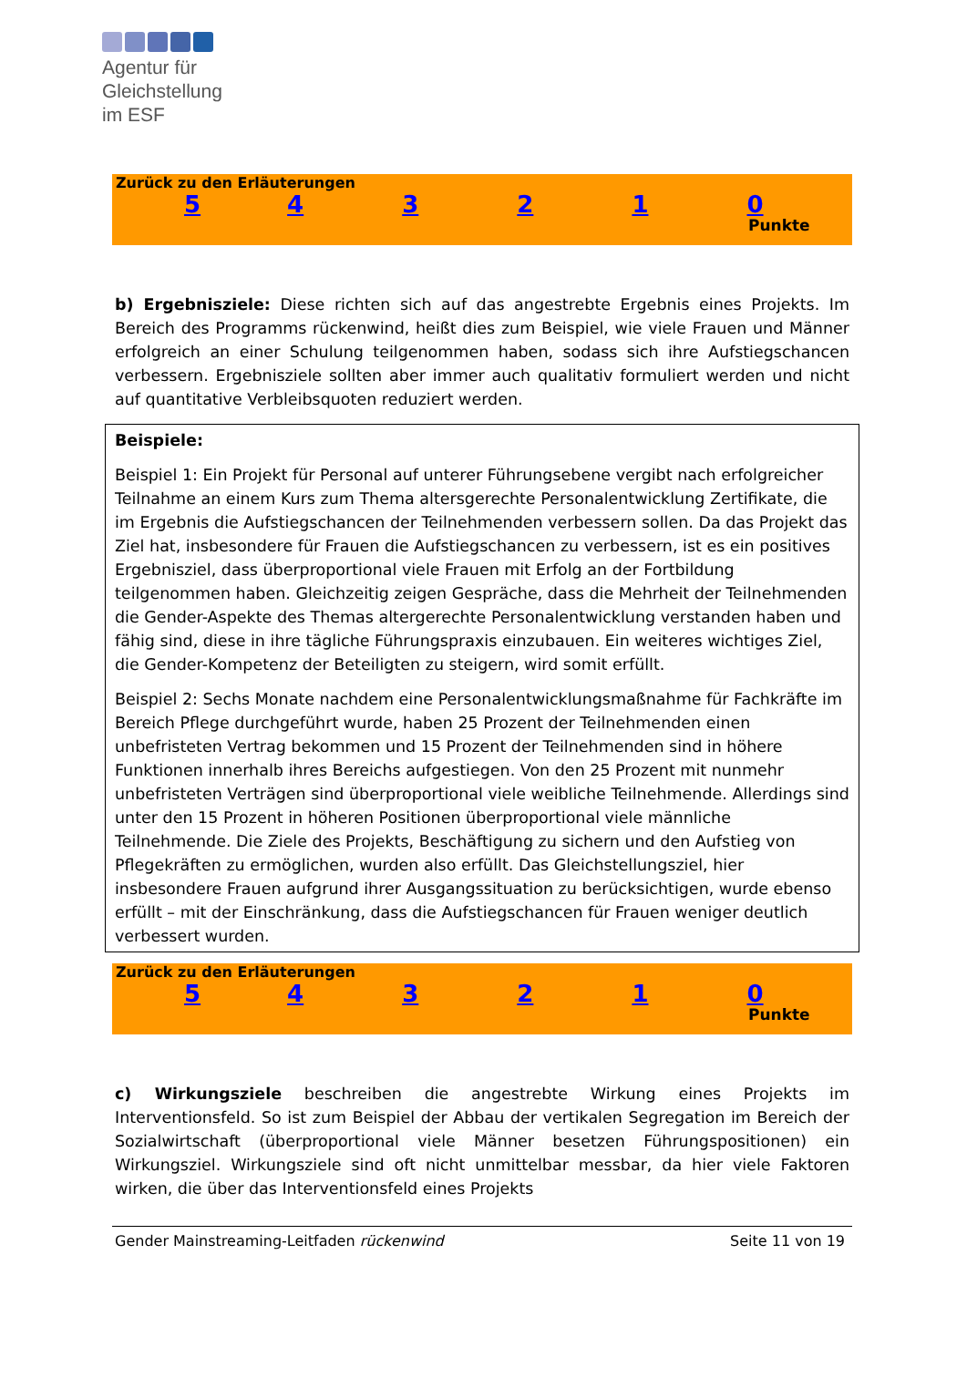Agentur für
Gleichstellung
im ESF
Zurück zu den Erläuterungen
543210
Punkte
b) Ergebnisziele: Diese richten sich auf das angestrebte Ergebnis eines Projekts. Im Bereich des Programms rückenwind, heißt dies zum Beispiel, wie viele Frauen und Männer erfolgreich an einer Schulung teilgenommen haben, sodass sich ihre Aufstiegschancen verbessern. Ergebnisziele sollten aber immer auch qualitativ formuliert werden und nicht auf quantitative Verbleibsquoten reduziert werden.
Beispiele:
Beispiel 1: Ein Projekt für Personal auf unterer Führungsebene vergibt nach erfolgreicher Teilnahme an einem Kurs zum Thema altersgerechte Personalentwicklung Zertifikate, die im Ergebnis die Aufstiegschancen der Teilnehmenden verbessern sollen. Da das Projekt das Ziel hat, insbesondere für Frauen die Aufstiegschancen zu verbessern, ist es ein positives Ergebnisziel, dass überproportional viele Frauen mit Erfolg an der Fortbildung teilgenommen haben. Gleichzeitig zeigen Gespräche, dass die Mehrheit der Teilnehmenden die Gender-Aspekte des Themas altergerechte Personalentwicklung verstanden haben und fähig sind, diese in ihre tägliche Führungspraxis einzubauen. Ein weiteres wichtiges Ziel, die Gender-Kompetenz der Beteiligten zu steigern, wird somit erfüllt.
Beispiel 2: Sechs Monate nachdem eine Personalentwicklungsmaßnahme für Fachkräfte im Bereich Pflege durchgeführt wurde, haben 25 Prozent der Teilnehmenden einen unbefristeten Vertrag bekommen und 15 Prozent der Teilnehmenden sind in höhere Funktionen innerhalb ihres Bereichs aufgestiegen. Von den 25 Prozent mit nunmehr unbefristeten Verträgen sind überproportional viele weibliche Teilnehmende. Allerdings sind unter den 15 Prozent in höheren Positionen überproportional viele männliche Teilnehmende. Die Ziele des Projekts, Beschäftigung zu sichern und den Aufstieg von Pflegekräften zu ermöglichen, wurden also erfüllt. Das Gleichstellungsziel, hier insbesondere Frauen aufgrund ihrer Ausgangssituation zu berücksichtigen, wurde ebenso erfüllt – mit der Einschränkung, dass die Aufstiegschancen für Frauen weniger deutlich verbessert wurden.
Zurück zu den Erläuterungen
543210
Punkte
c) Wirkungsziele beschreiben die angestrebte Wirkung eines Projekts im Interventionsfeld. So ist zum Beispiel der Abbau der vertikalen Segregation im Bereich der Sozialwirtschaft (überproportional viele Männer besetzen Führungspositionen) ein Wirkungsziel. Wirkungsziele sind oft nicht unmittelbar messbar, da hier viele Faktoren wirken, die über das Interventionsfeld eines Projekts
Gender Mainstreaming-Leitfaden rückenwind Seite 11 von 19